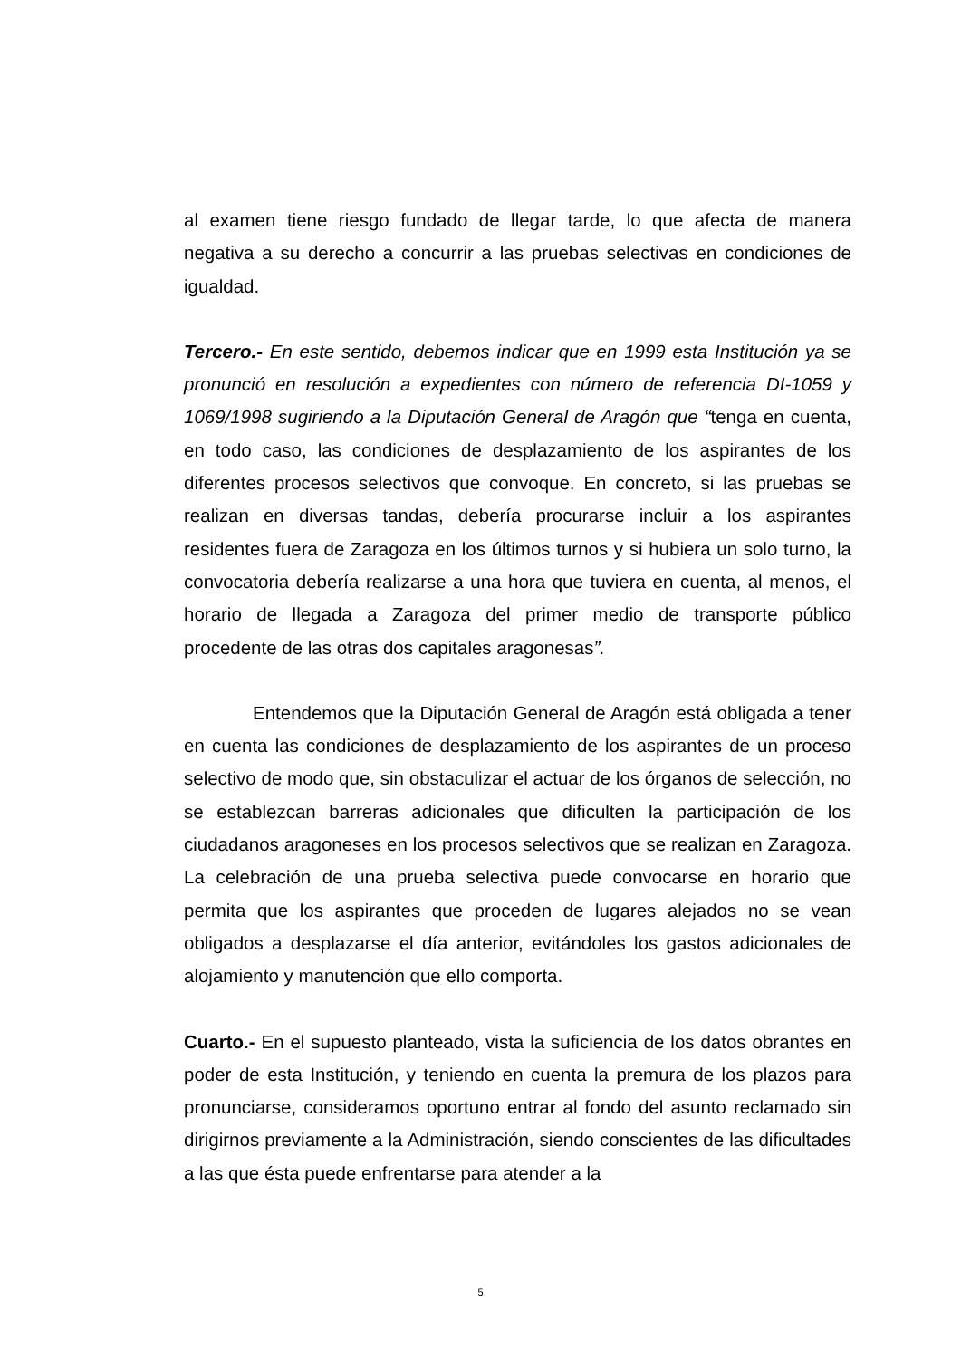al examen tiene riesgo fundado de llegar tarde, lo que afecta de manera negativa a su derecho a concurrir a las pruebas selectivas en condiciones de igualdad.
Tercero.- En este sentido, debemos indicar que en 1999 esta Institución ya se pronunció en resolución a expedientes con número de referencia DI-1059 y 1069/1998 sugiriendo a la Diputación General de Aragón que “tenga en cuenta, en todo caso, las condiciones de desplazamiento de los aspirantes de los diferentes procesos selectivos que convoque. En concreto, si las pruebas se realizan en diversas tandas, debería procurarse incluir a los aspirantes residentes fuera de Zaragoza en los últimos turnos y si hubiera un solo turno, la convocatoria debería realizarse a una hora que tuviera en cuenta, al menos, el horario de llegada a Zaragoza del primer medio de transporte público procedente de las otras dos capitales aragonesas”.
Entendemos que la Diputación General de Aragón está obligada a tener en cuenta las condiciones de desplazamiento de los aspirantes de un proceso selectivo de modo que, sin obstaculizar el actuar de los órganos de selección, no se establezcan barreras adicionales que dificulten la participación de los ciudadanos aragoneses en los procesos selectivos que se realizan en Zaragoza. La celebración de una prueba selectiva puede convocarse en horario que permita que los aspirantes que proceden de lugares alejados no se vean obligados a desplazarse el día anterior, evitándoles los gastos adicionales de alojamiento y manutención que ello comporta.
Cuarto.- En el supuesto planteado, vista la suficiencia de los datos obrantes en poder de esta Institución, y teniendo en cuenta la premura de los plazos para pronunciarse, consideramos oportuno entrar al fondo del asunto reclamado sin dirigirnos previamente a la Administración, siendo conscientes de las dificultades a las que ésta puede enfrentarse para atender a la
5